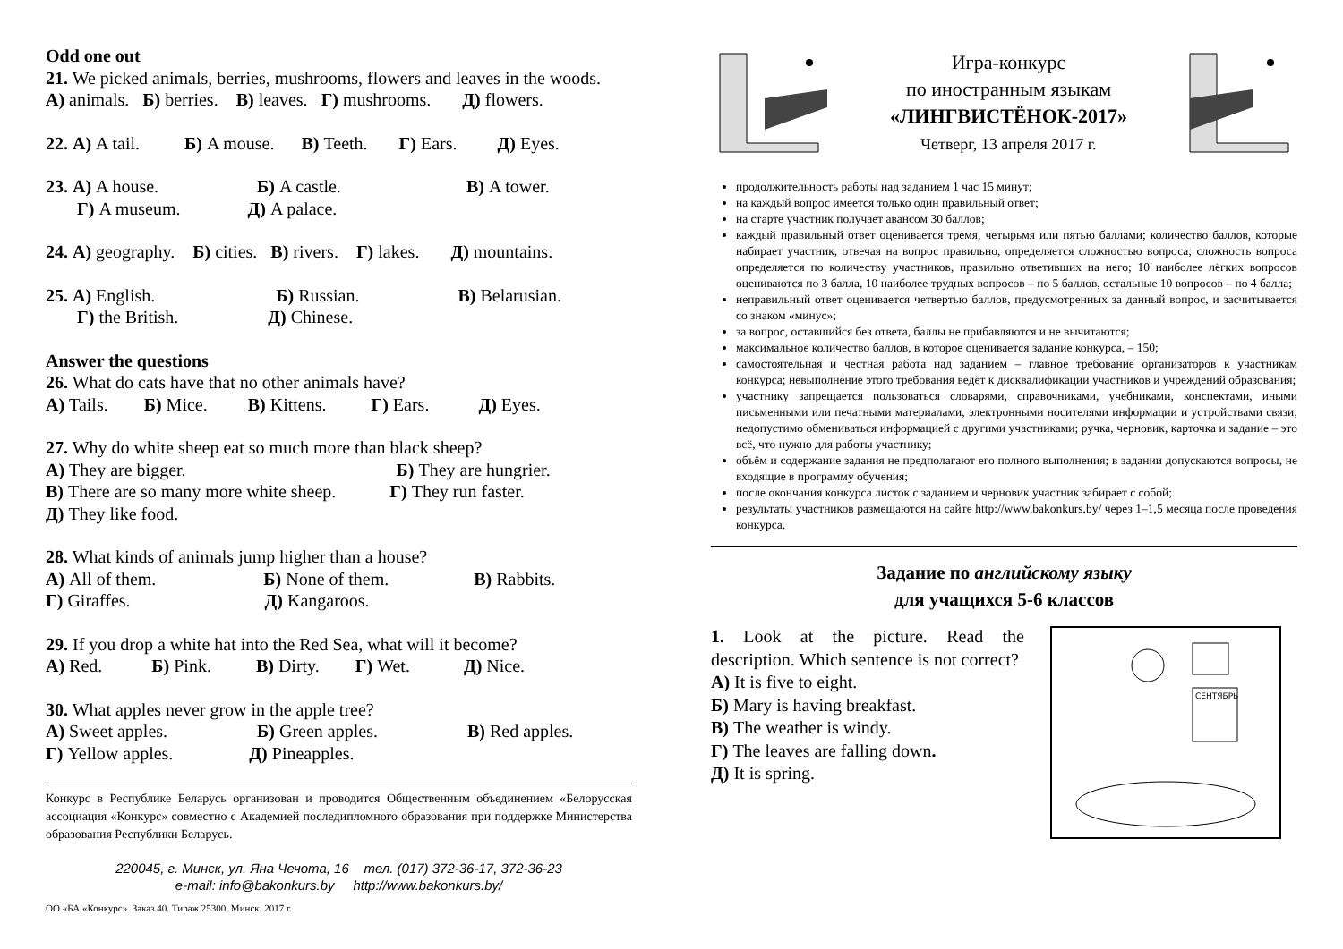Odd one out
21. We picked animals, berries, mushrooms, flowers and leaves in the woods.
А) animals. Б) berries. В) leaves. Г) mushrooms. Д) flowers.
22. А) A tail. Б) A mouse. В) Teeth. Г) Ears. Д) Eyes.
23. А) A house. Б) A castle. В) A tower.
Г) A museum. Д) A palace.
24. А) geography. Б) cities. В) rivers. Г) lakes. Д) mountains.
25. А) English. Б) Russian. В) Belarusian.
Г) the British. Д) Chinese.
Answer the questions
26. What do cats have that no other animals have?
А) Tails. Б) Mice. В) Kittens. Г) Ears. Д) Eyes.
27. Why do white sheep eat so much more than black sheep?
А) They are bigger. Б) They are hungrier.
В) There are so many more white sheep. Г) They run faster.
Д) They like food.
28. What kinds of animals jump higher than a house?
А) All of them. Б) None of them. В) Rabbits.
Г) Giraffes. Д) Kangaroos.
29. If you drop a white hat into the Red Sea, what will it become?
А) Red. Б) Pink. В) Dirty. Г) Wet. Д) Nice.
30. What apples never grow in the apple tree?
А) Sweet apples. Б) Green apples. В) Red apples.
Г) Yellow apples. Д) Pineapples.
Конкурс в Республике Беларусь организован и проводится Общественным объединением «Белорусская ассоциация «Конкурс» совместно с Академией последипломного образования при поддержке Министерства образования Республики Беларусь.
220045, г. Минск, ул. Яна Чечота, 16 тел. (017) 372-36-17, 372-36-23
e-mail: info@bakonkurs.by http://www.bakonkurs.by/
ОО «БА «Конкурс». Заказ 40. Тираж 25300. Минск. 2017 г.
Игра-конкурс
по иностранным языкам
«ЛИНГВИСТЁНОК-2017»
Четверг, 13 апреля 2017 г.
продолжительность работы над заданием 1 час 15 минут;
на каждый вопрос имеется только один правильный ответ;
на старте участник получает авансом 30 баллов;
каждый правильный ответ оценивается тремя, четырьмя или пятью баллами; количество баллов, которые набирает участник, отвечая на вопрос правильно, определяется сложностью вопроса; сложность вопроса определяется по количеству участников, правильно ответивших на него; 10 наиболее лёгких вопросов оцениваются по 3 балла, 10 наиболее трудных вопросов – по 5 баллов, остальные 10 вопросов – по 4 балла;
неправильный ответ оценивается четвертью баллов, предусмотренных за данный вопрос, и засчитывается со знаком «минус»;
за вопрос, оставшийся без ответа, баллы не прибавляются и не вычитаются;
максимальное количество баллов, в которое оценивается задание конкурса, – 150;
самостоятельная и честная работа над заданием – главное требование организаторов к участникам конкурса; невыполнение этого требования ведёт к дисквалификации участников и учреждений образования;
участнику запрещается пользоваться словарями, справочниками, учебниками, конспектами, иными письменными или печатными материалами, электронными носителями информации и устройствами связи; недопустимо обмениваться информацией с другими участниками; ручка, черновик, карточка и задание – это всё, что нужно для работы участнику;
объём и содержание задания не предполагают его полного выполнения; в задании допускаются вопросы, не входящие в программу обучения;
после окончания конкурса листок с заданием и черновик участник забирает с собой;
результаты участников размещаются на сайте http://www.bakonkurs.by/ через 1–1,5 месяца после проведения конкурса.
Задание по английскому языку
для учащихся 5-6 классов
1. Look at the picture. Read the description. Which sentence is not correct?
А) It is five to eight.
Б) Mary is having breakfast.
В) The weather is windy.
Г) The leaves are falling down.
Д) It is spring.
СЕНТЯБРЬ